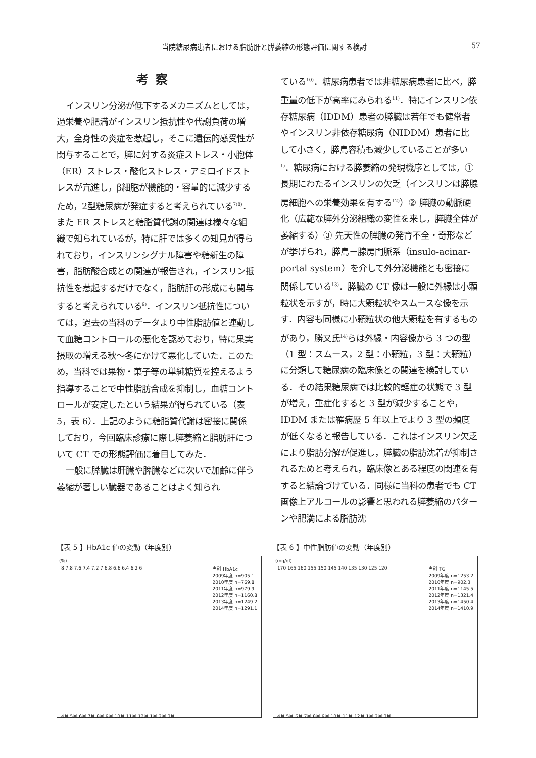当院糖尿病患者における脂肪肝と膵萎縮の形態評価に関する検討 57
考察
インスリン分泌が低下するメカニズムとしては，過栄養や肥満がインスリン抵抗性や代謝負荷の増大，全身性の炎症を惹起し，そこに遺伝的感受性が関与することで，膵に対する炎症ストレス・小胞体（ER）ストレス・酸化ストレス・アミロイドストレスが亢進し，β細胞が機能的・容量的に減少するため，2型糖尿病が発症すると考えられている<sup>7)8)</sup>．また ER ストレスと糖脂質代謝の関連は様々な組織で知られているが，特に肝では多くの知見が得られており，インスリンシグナル障害や糖新生の障害，脂肪酸合成との関連が報告され，インスリン抵抗性を惹起するだけでなく，脂肪肝の形成にも関与すると考えられている<sup>9)</sup>．インスリン抵抗性については，過去の当科のデータより中性脂肪値と連動して血糖コントロールの悪化を認めており，特に果実摂取の増える秋〜冬にかけて悪化していた．このため，当科では果物・菓子等の単純糖質を控えるよう指導することで中性脂肪合成を抑制し，血糖コントロールが安定したという結果が得られている（表 5，表 6）．上記のように糖脂質代謝は密接に関係しており，今回臨床診療に際し膵萎縮と脂肪肝について CT での形態評価に着目してみた．
一般に膵臓は肝臓や脾臓などに次いで加齢に伴う萎縮が著しい臓器であることはよく知られ
ている<sup>10)</sup>．糖尿病患者では非糖尿病患者に比べ，膵重量の低下が高率にみられる<sup>11)</sup>．特にインスリン依存糖尿病（IDDM）患者の膵臓は若年でも健常者やインスリン非依存糖尿病（NIDDM）患者に比して小さく，膵島容積も減少していることが多い<sup>1)</sup>．糖尿病における膵萎縮の発現機序としては，① 長期にわたるインスリンの欠乏（インスリンは膵腺房細胞への栄養効果を有する<sup>12)</sup>）② 膵臓の動脈硬化（広範な膵外分泌組織の変性を来し，膵臓全体が萎縮する）③ 先天性の膵臓の発育不全・奇形などが挙げられ，膵島－腺房門脈系（insulo-acinar-portal system）を介して外分泌機能とも密接に関係している<sup>13)</sup>．膵臓の CT 像は一般に外縁は小顆粒状を示すが，時に大顆粒状やスムースな像を示す．内容も同様に小顆粒状の他大顆粒を有するものがあり，勝又氏<sup>14)</sup>らは外縁・内容像から 3 つの型（1 型：スムース，2 型：小顆粒，3 型：大顆粒）に分類して糖尿病の臨床像との関連を検討している．その結果糖尿病では比較的軽症の状態で 3 型が増え，重症化すると 3 型が減少することや，IDDM または罹病歴 5 年以上でより 3 型の頻度が低くなると報告している．これはインスリン欠乏により脂肪分解が促進し，膵臓の脂肪沈着が抑制されるためと考えられ，臨床像とある程度の関連を有すると結論づけている．同様に当科の患者でも CT 画像上アルコールの影響と思われる膵萎縮のパターンや肥満による脂肪沈
【表 5 】HbA1c 値の変動（年度別）
(%)
8 7.8 7.6 7.4 7.2 7 6.8 6.6 6.4 6.2 6 当科 HbA1c
2009年度 n=905.1
2010年度 n=769.8
2011年度 n=979.9
2012年度 n=1160.8
2013年度 n=1249.2
2014年度 n=1291.1
4月 5月 6月 7月 8月 9月 10月 11月 12月 1月 2月 3月
【表 6 】中性脂肪値の変動（年度別）
(mg/dl)
170 165 160 155 150 145 140 135 130 125 120 当科 TG
2009年度 n=1253.2
2010年度 n=902.3
2011年度 n=1145.5
2012年度 n=1321.4
2013年度 n=1450.4
2014年度 n=1410.9
4月 5月 6月 7月 8月 9月 10月 11月 12月 1月 2月 3月